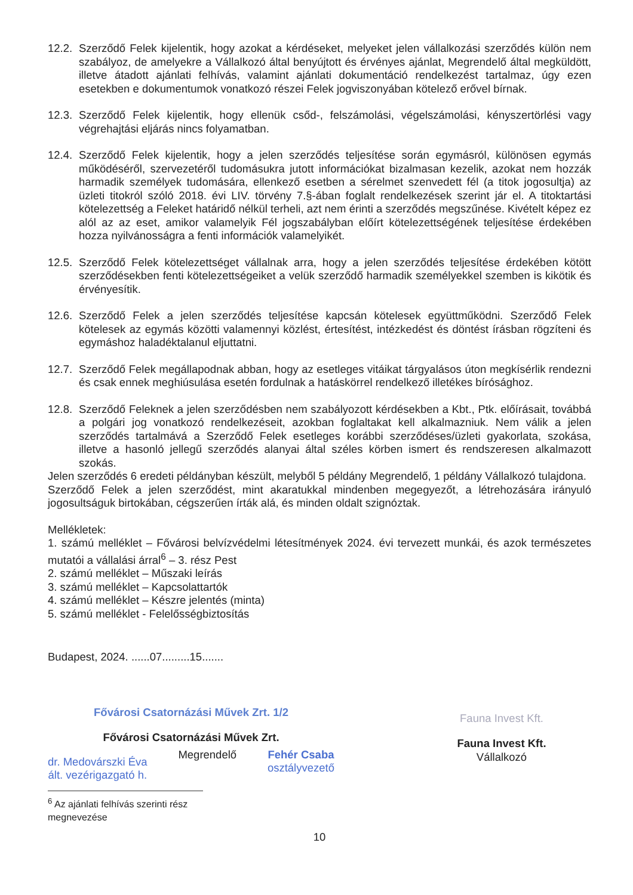12.2. Szerződő Felek kijelentik, hogy azokat a kérdéseket, melyeket jelen vállalkozási szerződés külön nem szabályoz, de amelyekre a Vállalkozó által benyújtott és érvényes ajánlat, Megrendelő által megküldött, illetve átadott ajánlati felhívás, valamint ajánlati dokumentáció rendelkezést tartalmaz, úgy ezen esetekben e dokumentumok vonatkozó részei Felek jogviszonyában kötelező erővel bírnak.
12.3. Szerződő Felek kijelentik, hogy ellenük csőd-, felszámolási, végelszámolási, kényszertörlési vagy végrehajtási eljárás nincs folyamatban.
12.4. Szerződő Felek kijelentik, hogy a jelen szerződés teljesítése során egymásról, különösen egymás működéséről, szervezetéről tudomásukra jutott információkat bizalmasan kezelik, azokat nem hozzák harmadik személyek tudomására, ellenkező esetben a sérelmet szenvedett fél (a titok jogosultja) az üzleti titokról szóló 2018. évi LIV. törvény 7.§-ában foglalt rendelkezések szerint jár el. A titoktartási kötelezettség a Feleket határidő nélkül terheli, azt nem érinti a szerződés megszűnése. Kivételt képez ez alól az az eset, amikor valamelyik Fél jogszabályban előírt kötelezettségének teljesítése érdekében hozza nyilvánosságra a fenti információk valamelyikét.
12.5. Szerződő Felek kötelezettséget vállalnak arra, hogy a jelen szerződés teljesítése érdekében kötött szerződésekben fenti kötelezettségeiket a velük szerződő harmadik személyekkel szemben is kikötik és érvényesítik.
12.6. Szerződő Felek a jelen szerződés teljesítése kapcsán kötelesek együttműködni. Szerződő Felek kötelesek az egymás közötti valamennyi közlést, értesítést, intézkedést és döntést írásban rögzíteni és egymáshoz haladéktalanul eljuttatni.
12.7. Szerződő Felek megállapodnak abban, hogy az esetleges vitáikat tárgyalásos úton megkísérlik rendezni és csak ennek meghiúsulása esetén fordulnak a hatáskörrel rendelkező illetékes bírósághoz.
12.8. Szerződő Feleknek a jelen szerződésben nem szabályozott kérdésekben a Kbt., Ptk. előírásait, továbbá a polgári jog vonatkozó rendelkezéseit, azokban foglaltakat kell alkalmazniuk. Nem válik a jelen szerződés tartalmává a Szerződő Felek esetleges korábbi szerződéses/üzleti gyakorlata, szokása, illetve a hasonló jellegű szerződés alanyai által széles körben ismert és rendszeresen alkalmazott szokás.
Jelen szerződés 6 eredeti példányban készült, melyből 5 példány Megrendelő, 1 példány Vállalkozó tulajdona.
Szerződő Felek a jelen szerződést, mint akaratukkal mindenben megegyezőt, a létrehozására irányuló jogosultságuk birtokában, cégszerűen írták alá, és minden oldalt szignóztak.
Mellékletek:
1. számú melléklet – Fővárosi belvízvédelmi létesítmények 2024. évi tervezett munkái, és azok természetes mutatói a vállalási árral<sup>6</sup> – 3. rész Pest
2. számú melléklet – Műszaki leírás
3. számú melléklet – Kapcsolattartók
4. számú melléklet – Készre jelentés (minta)
5. számú melléklet - Felelősségbiztosítás
Budapest, 2024. ......07.........15.......
Fővárosi Csatornázási Művek Zrt. 1/2
Fővárosi Csatornázási Művek Zrt.
dr. Medovárszki Éva
ált. vezérigazgató h.
Megrendelő Fehér Csaba
osztályvezető
Fauna Invest Kft.
Fauna Invest Kft.
Vállalkozó
<sup>6</sup> Az ajánlati felhívás szerinti rész megnevezése
10